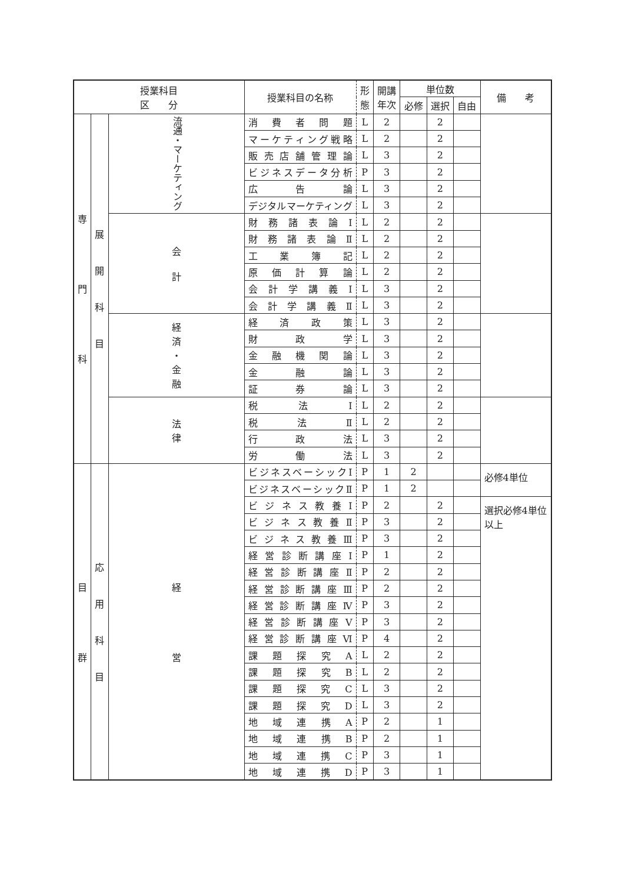| 授業科目 区 分 | | | 授業科目の名称 | 形 態 | 開講 年次 | 単位数 | | | 備 考 |
| --- | --- | --- | --- | --- | --- | --- | --- | --- | --- |
| | | | | | | 必修 | 選択 | 自由 | |
| 専 門 科 | 展 開 科 目 | 流通・マーケティング | 消費者問題 | L | 2 | | 2 | | |
| | | | マーケティング戦略 | L | 2 | | 2 | | |
| | | | 販売店舗管理論 | L | 3 | | 2 | | |
| | | | ビジネスデータ分析 | P | 3 | | 2 | | |
| | | | 広 告 論 | L | 3 | | 2 | | |
| | | | デジタルマーケティング | L | 3 | | 2 | | |
| | | 会 計 | 財務諸表論Ⅰ | L | 2 | | 2 | | |
| | | | 財務諸表論Ⅱ | L | 2 | | 2 | | |
| | | | 工業簿記 | L | 2 | | 2 | | |
| | | | 原価計算論 | L | 2 | | 2 | | |
| | | | 会計学講義Ⅰ | L | 3 | | 2 | | |
| | | | 会計学講義Ⅱ | L | 3 | | 2 | | |
| | | 経 済 ・ 金 融 | 経済政策 | L | 3 | | 2 | | |
| | | | 財 政 学 | L | 3 | | 2 | | |
| | | | 金融機関論 | L | 3 | | 2 | | |
| | | | 金 融 論 | L | 3 | | 2 | | |
| | | | 証 券 論 | L | 3 | | 2 | | |
| | | 法 律 | 税 法 Ⅰ | L | 2 | | 2 | | |
| | | | 税 法 Ⅱ | L | 2 | | 2 | | |
| | | | 行 政 法 | L | 3 | | 2 | | |
| | | | 労 働 法 | L | 3 | | 2 | | |
| 目 群 | 応 用 科 目 | 経 営 | ビジネスベーシックⅠ | P | 1 | 2 | | | 必修4単位 |
| | | | ビジネスベーシックⅡ | P | 1 | 2 | | | |
| | | | ビジネス教養Ⅰ | P | 2 | | 2 | | 選択必修4単位 以上 |
| | | | ビジネス教養Ⅱ | P | 3 | | 2 | | |
| | | | ビジネス教養Ⅲ | P | 3 | | 2 | | |
| | | | 経営診断講座Ⅰ | P | 1 | | 2 | | |
| | | | 経営診断講座Ⅱ | P | 2 | | 2 | | |
| | | | 経営診断講座Ⅲ | P | 2 | | 2 | | |
| | | | 経営診断講座Ⅳ | P | 3 | | 2 | | |
| | | | 経営診断講座Ⅴ | P | 3 | | 2 | | |
| | | | 経営診断講座Ⅵ | P | 4 | | 2 | | |
| | | | 課題探究A | L | 2 | | 2 | | |
| | | | 課題探究B | L | 2 | | 2 | | |
| | | | 課題探究C | L | 3 | | 2 | | |
| | | | 課題探究D | L | 3 | | 2 | | |
| | | | 地域連携A | P | 2 | | 1 | | |
| | | | 地域連携B | P | 2 | | 1 | | |
| | | | 地域連携C | P | 3 | | 1 | | |
| | | | 地域連携D | P | 3 | | 1 | | |